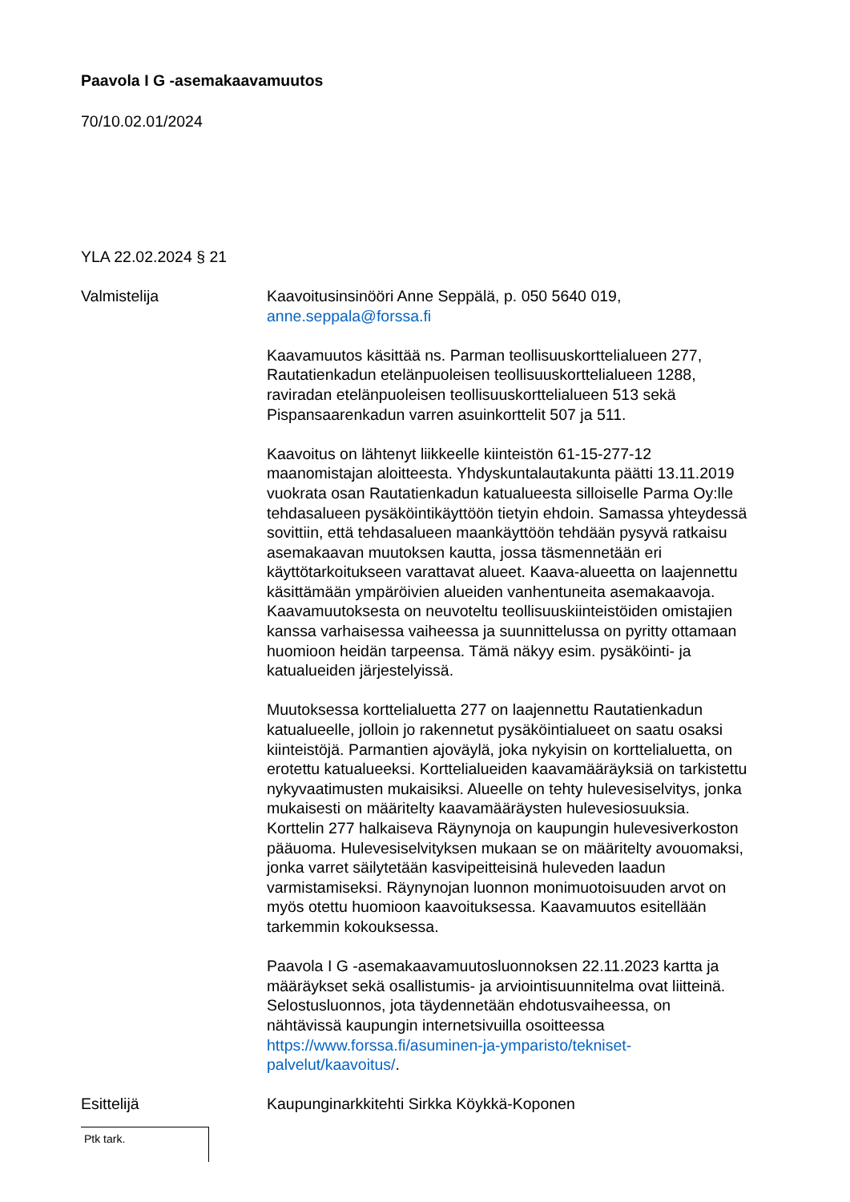Paavola I G -asemakaavamuutos
70/10.02.01/2024
YLA 22.02.2024 § 21
Valmistelija Kaavoitusinsinööri Anne Seppälä, p. 050 5640 019, anne.seppala@forssa.fi
Kaavamuutos käsittää ns. Parman teollisuuskorttelialueen 277, Rautatienkadun etelänpuoleisen teollisuuskorttelialueen 1288, raviradan etelänpuoleisen teollisuuskorttelialueen 513 sekä Pispansaarenkadun varren asuinkorttelit 507 ja 511.
Kaavoitus on lähtenyt liikkeelle kiinteistön 61-15-277-12 maanomistajan aloitteesta. Yhdyskuntalautakunta päätti 13.11.2019 vuokrata osan Rautatienkadun katualueesta silloiselle Parma Oy:lle tehdasalueen pysäköintikäyttöön tietyin ehdoin. Samassa yhteydessä sovittiin, että tehdasalueen maankäyttöön tehdään pysyvä ratkaisu asemakaavan muutoksen kautta, jossa täsmennetään eri käyttötarkoitukseen varattavat alueet. Kaava-alueetta on laajennettu käsittämään ympäröivien alueiden vanhentuneita asemakaavoja. Kaavamuutoksesta on neuvoteltu teollisuuskiinteistöiden omistajien kanssa varhaisessa vaiheessa ja suunnittelussa on pyritty ottamaan huomioon heidän tarpeensa. Tämä näkyy esim. pysäköinti- ja katualueiden järjestelyissä.
Muutoksessa korttelialuetta 277 on laajennettu Rautatienkadun katualueelle, jolloin jo rakennetut pysäköintialueet on saatu osaksi kiinteistöjä. Parmantien ajoväylä, joka nykyisin on korttelialuetta, on erotettu katualueeksi. Korttelialueiden kaavamääräyksiä on tarkistettu nykyvaatimusten mukaisiksi. Alueelle on tehty hulevesiselvitys, jonka mukaisesti on määritelty kaavamääräysten hulevesiosuuksia. Korttelin 277 halkaiseva Räynynoja on kaupungin hulevesiverkoston pääuoma. Hulevesiselvityksen mukaan se on määritelty avouomaksi, jonka varret säilytetään kasvipeitteisinä huleveden laadun varmistamiseksi. Räynynojan luonnon monimuotoisuuden arvot on myös otettu huomioon kaavoituksessa. Kaavamuutos esitellään tarkemmin kokouksessa.
Paavola I G -asemakaavamuutosluonnoksen 22.11.2023 kartta ja määräykset sekä osallistumis- ja arviointisuunnitelma ovat liitteinä. Selostusluonnos, jota täydennetään ehdotusvaiheessa, on nähtävissä kaupungin internetsivuilla osoitteessa https://www.forssa.fi/asuminen-ja-ymparisto/tekniset-palvelut/kaavoitus/.
Esittelijä Kaupunginarkkitehti Sirkka Köykkä-Koponen
Ptk tark.